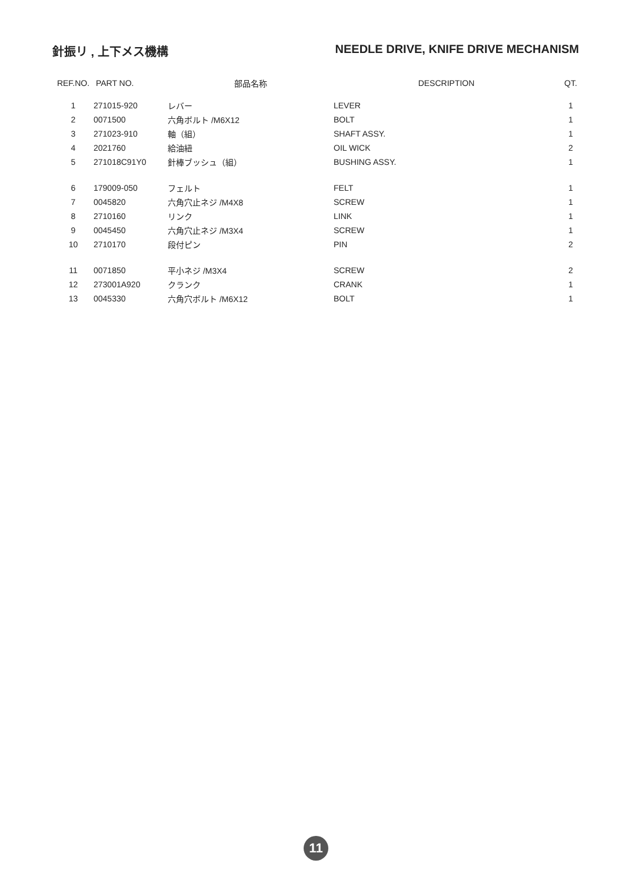針振リ , 上下メス機構 NEEDLE DRIVE, KNIFE DRIVE MECHANISM
| REF.NO. | PART NO. | 部品名称 | DESCRIPTION | QT. |
| --- | --- | --- | --- | --- |
| 1 | 271015-920 | レバー | LEVER | 1 |
| 2 | 0071500 | 六角ボルト /M6X12 | BOLT | 1 |
| 3 | 271023-910 | 軸（組） | SHAFT ASSY. | 1 |
| 4 | 2021760 | 給油紐 | OIL WICK | 2 |
| 5 | 271018C91Y0 | 針棒ブッシュ（組） | BUSHING ASSY. | 1 |
| 6 | 179009-050 | フェルト | FELT | 1 |
| 7 | 0045820 | 六角穴止ネジ /M4X8 | SCREW | 1 |
| 8 | 2710160 | リンク | LINK | 1 |
| 9 | 0045450 | 六角穴止ネジ /M3X4 | SCREW | 1 |
| 10 | 2710170 | 段付ピン | PIN | 2 |
| 11 | 0071850 | 平小ネジ /M3X4 | SCREW | 2 |
| 12 | 273001A920 | クランク | CRANK | 1 |
| 13 | 0045330 | 六角穴ボルト /M6X12 | BOLT | 1 |
11